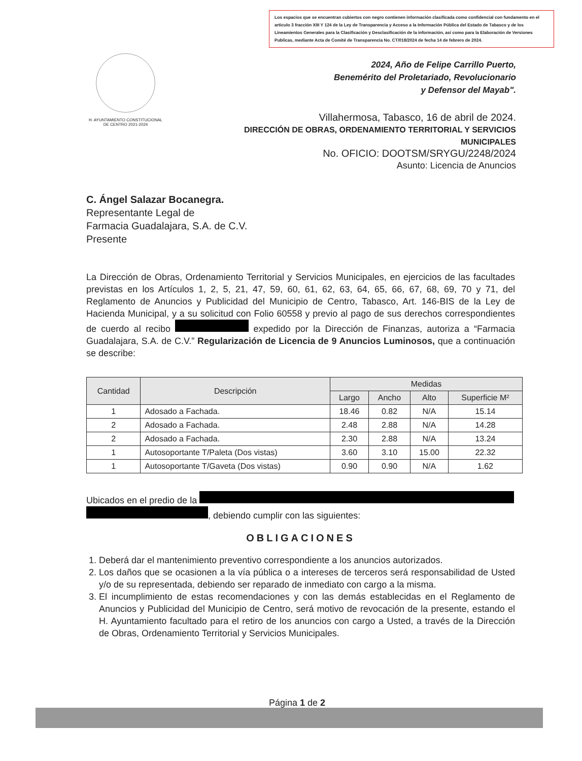Los espacios que se encuentran cubiertos con negro contienen información clasificada como confidencial con fundamento en el artículo 3 fracción XIII Y 124 de la Ley de Transparencia y Acceso a la Información Pública del Estado de Tabasco y de los Lineamientos Generales para la Clasificación y Desclasificación de la información, así como para la Elaboración de Versiones Publicas, mediante Acta de Comité de Transparencia No. CT/018/2024 de fecha 14 de febrero de 2024.
H. AYUNTAMIENTO CONSTITUCIONAL
DE CENTRO 2021-2024
2024, Año de Felipe Carrillo Puerto,
Benemérito del Proletariado, Revolucionario
y Defensor del Mayab".
Villahermosa, Tabasco, 16 de abril de 2024.
DIRECCIÓN DE OBRAS, ORDENAMIENTO TERRITORIAL Y SERVICIOS MUNICIPALES
No. OFICIO: DOOTSM/SRYGU/2248/2024
Asunto: Licencia de Anuncios
C. Ángel Salazar Bocanegra.
Representante Legal de
Farmacia Guadalajara, S.A. de C.V.
Presente
La Dirección de Obras, Ordenamiento Territorial y Servicios Municipales, en ejercicios de las facultades previstas en los Artículos 1, 2, 5, 21, 47, 59, 60, 61, 62, 63, 64, 65, 66, 67, 68, 69, 70 y 71, del Reglamento de Anuncios y Publicidad del Municipio de Centro, Tabasco, Art. 146-BIS de la Ley de Hacienda Municipal, y a su solicitud con Folio 60558 y previo al pago de sus derechos correspondientes de cuerdo al recibo expedido por la Dirección de Finanzas, autoriza a “Farmacia Guadalajara, S.A. de C.V.” Regularización de Licencia de 9 Anuncios Luminosos, que a continuación se describe:
| Cantidad | Descripción | Medidas | | | |
| --- | --- | --- | --- | --- | --- |
| | | Largo | Ancho | Alto | Superficie M² |
| 1 | Adosado a Fachada. | 18.46 | 0.82 | N/A | 15.14 |
| 2 | Adosado a Fachada. | 2.48 | 2.88 | N/A | 14.28 |
| 2 | Adosado a Fachada. | 2.30 | 2.88 | N/A | 13.24 |
| 1 | Autosoportante T/Paleta (Dos vistas) | 3.60 | 3.10 | 15.00 | 22.32 |
| 1 | Autosoportante T/Gaveta (Dos vistas) | 0.90 | 0.90 | N/A | 1.62 |
Ubicados en el predio de la
, debiendo cumplir con las siguientes:
OBLIGACIONES
1. Deberá dar el mantenimiento preventivo correspondiente a los anuncios autorizados.
2. Los daños que se ocasionen a la vía pública o a intereses de terceros será responsabilidad de Usted y/o de su representada, debiendo ser reparado de inmediato con cargo a la misma.
3. El incumplimiento de estas recomendaciones y con las demás establecidas en el Reglamento de Anuncios y Publicidad del Municipio de Centro, será motivo de revocación de la presente, estando el H. Ayuntamiento facultado para el retiro de los anuncios con cargo a Usted, a través de la Dirección de Obras, Ordenamiento Territorial y Servicios Municipales.
Página 1 de 2